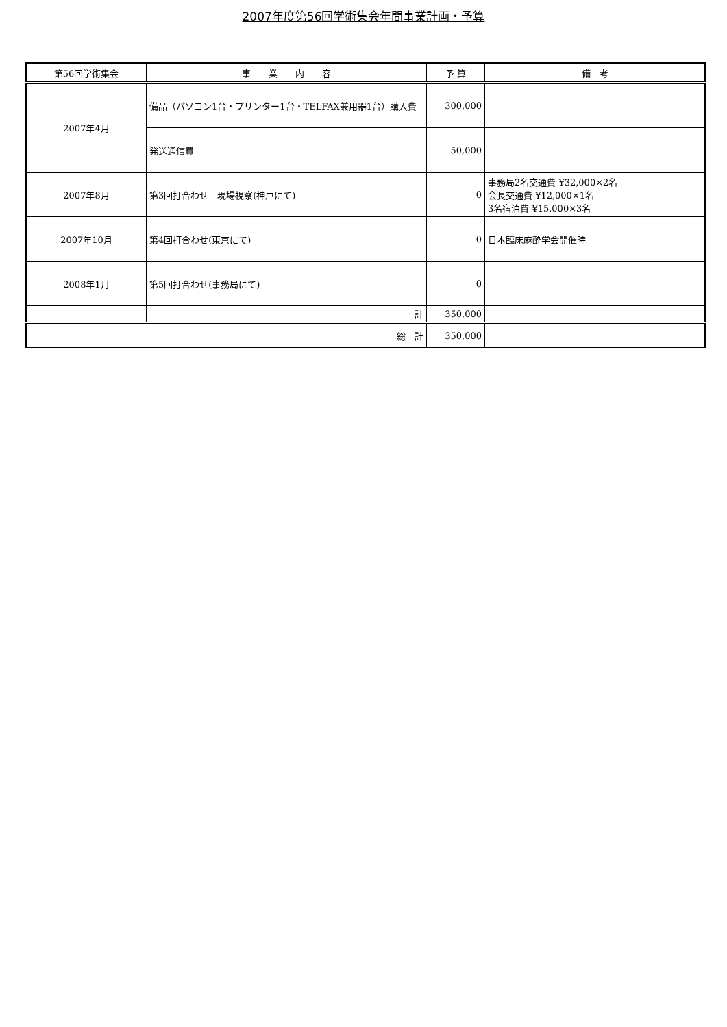2007年度第56回学術集会年間事業計画・予算
| 第56回学術集会 | 事 業 内 容 | 予 算 | 備 考 |
| --- | --- | --- | --- |
| 2007年4月 | 備品（パソコン1台・プリンター1台・TELFAX兼用器1台）購入費 | 300,000 | |
| | 発送通信費 | 50,000 | |
| 2007年8月 | 第3回打合わせ 現場視察(神戸にて) | 0 | 事務局2名交通費 ¥32,000×2名 会長交通費 ¥12,000×1名 3名宿泊費 ¥15,000×3名 |
| 2007年10月 | 第4回打合わせ(東京にて) | 0 | 日本臨床麻酔学会開催時 |
| 2008年1月 | 第5回打合わせ(事務局にて) | 0 | |
| | 計 | 350,000 | |
| 総 計 | | 350,000 | |